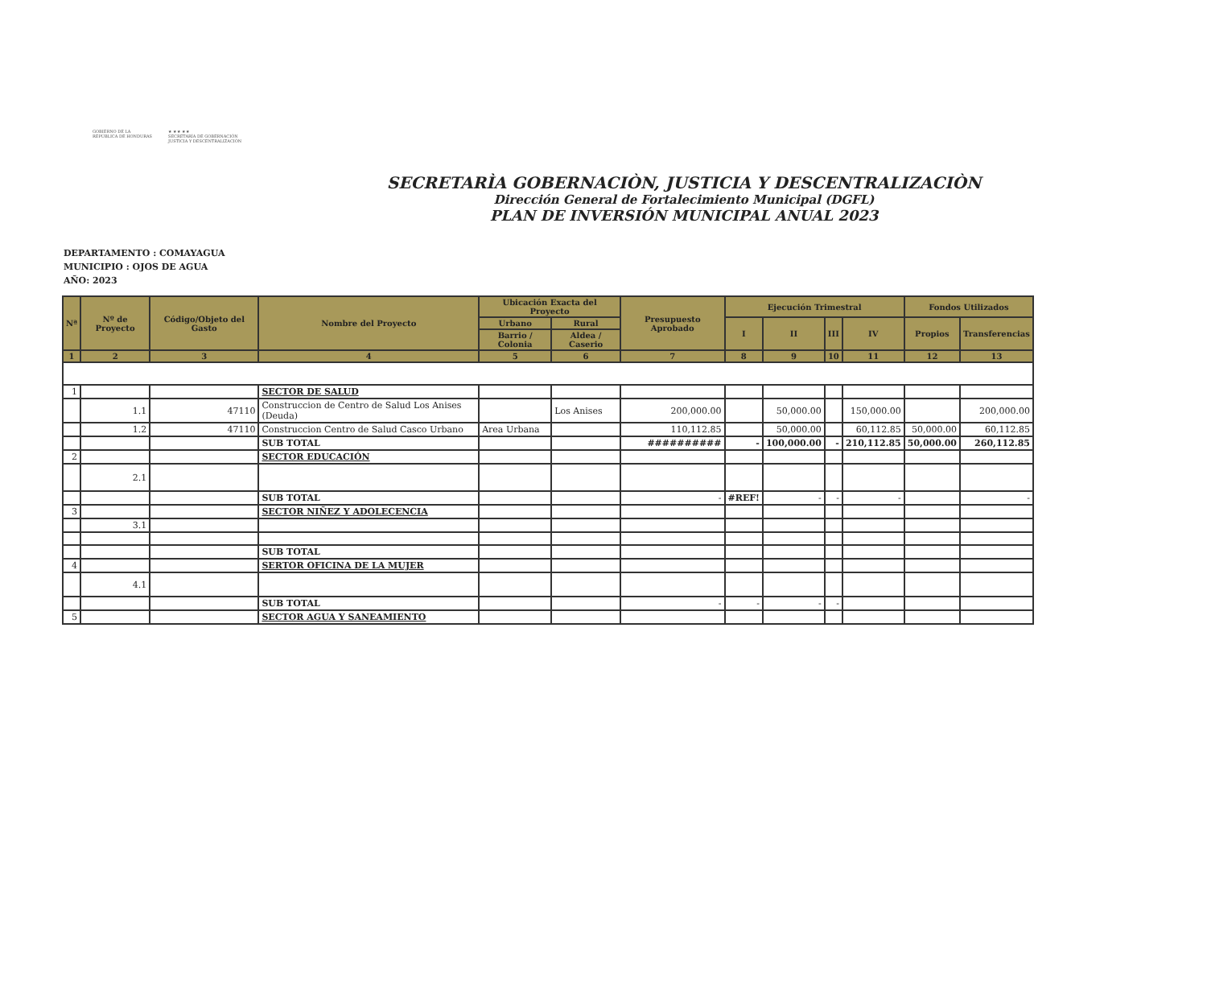GOBIERNO DE LA
REPÚBLICA DE HONDURAS
★ ★ ★ ★ ★
SECRETARÍA DE GOBERNACIÓN
JUSTICIA Y DESCENTRALIZACIÓN
SECRETARÌA GOBERNACIÒN, JUSTICIA Y DESCENTRALIZACIÒN
Dirección General de Fortalecimiento Municipal (DGFL)
PLAN DE INVERSIÓN MUNICIPAL ANUAL 2023
DEPARTAMENTO : COMAYAGUA
MUNICIPIO : OJOS DE AGUA
AÑO: 2023
| Nª | Nº de Proyecto | Código/Objeto del Gasto | Nombre del Proyecto | Ubicación Exacta del Proyecto | | Presupuesto Aprobado | Ejecución Trimestral | | | | Fondos Utilizados | |
| --- | --- | --- | --- | --- | --- | --- | --- | --- | --- | --- | --- | --- |
| | | | | Urbano | Rural | | I | II | III | IV | Propios | Transferencias |
| | | | | Barrio / Colonia | Aldea / Caserio | | | | | | | |
| 1 | 2 | 3 | 4 | 5 | 6 | 7 | 8 | 9 | 10 | 11 | 12 | 13 |
| 1 | | | SECTOR DE SALUD | | | | | | | | | |
| | 1.1 | 47110 | Construccion de Centro de Salud Los Anises (Deuda) | | Los Anises | 200,000.00 | | 50,000.00 | | 150,000.00 | | 200,000.00 |
| | 1.2 | 47110 | Construccion Centro de Salud Casco Urbano | Area Urbana | | 110,112.85 | | 50,000.00 | | 60,112.85 | 50,000.00 | 60,112.85 |
| | | | SUB TOTAL | | | ########## | - | 100,000.00 | - | 210,112.85 | 50,000.00 | 260,112.85 |
| 2 | | | SECTOR EDUCACIÓN | | | | | | | | | |
| | 2.1 | | | | | | | | | | | |
| | | | SUB TOTAL | | | - | #REF! | - | - | - | | - |
| 3 | | | SECTOR NIÑEZ Y ADOLECENCIA | | | | | | | | | |
| | 3.1 | | | | | | | | | | | |
| | | | SUB TOTAL | | | | | | | | | |
| 4 | | | SERTOR OFICINA DE LA MUJER | | | | | | | | | |
| | 4.1 | | | | | | | | | | | |
| | | | SUB TOTAL | | | - | - | - | - | | | |
| 5 | | | SECTOR AGUA Y SANEAMIENTO | | | | | | | | | |